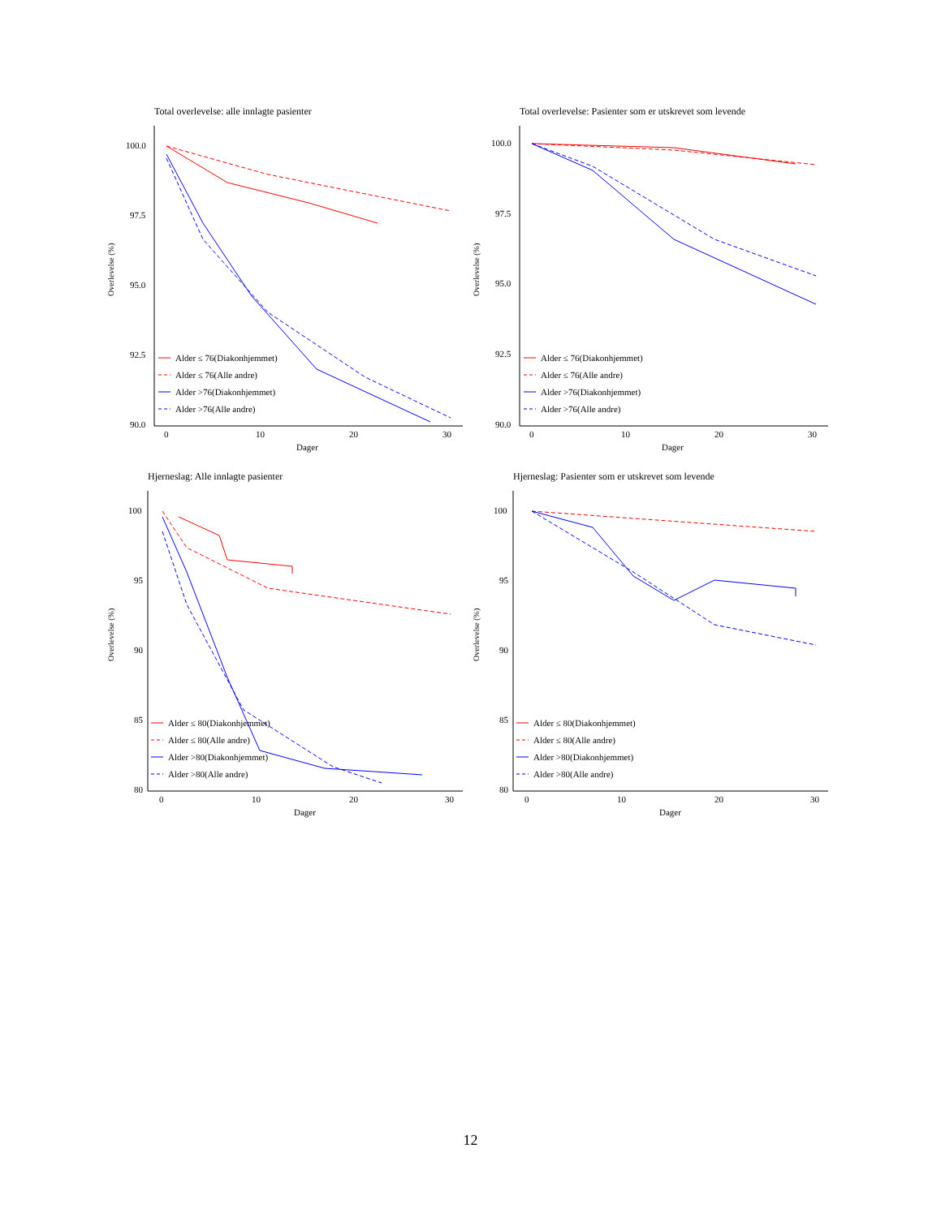Total overlevelse: alle innlagte pasienter
Overlevelse (%)
100.0
97.5
95.0
92.5
90.0
0
10
20
30
Dager
Alder ≤ 76(Diakonhjemmet)
Alder ≤ 76(Alle andre)
Alder >76(Diakonhjemmet)
Alder >76(Alle andre)
Total overlevelse: Pasienter som er utskrevet som levende
Overlevelse (%)
100.0
97.5
95.0
92.5
90.0
0
10
20
30
Dager
Alder ≤ 76(Diakonhjemmet)
Alder ≤ 76(Alle andre)
Alder >76(Diakonhjemmet)
Alder >76(Alle andre)
Hjerneslag: Alle innlagte pasienter
Overlevelse (%)
100
95
90
85
80
0
10
20
30
Dager
Alder ≤ 80(Diakonhjemmet)
Alder ≤ 80(Alle andre)
Alder >80(Diakonhjemmet)
Alder >80(Alle andre)
Hjerneslag: Pasienter som er utskrevet som levende
Overlevelse (%)
100
95
90
85
80
0
10
20
30
Dager
Alder ≤ 80(Diakonhjemmet)
Alder ≤ 80(Alle andre)
Alder >80(Diakonhjemmet)
Alder >80(Alle andre)
12